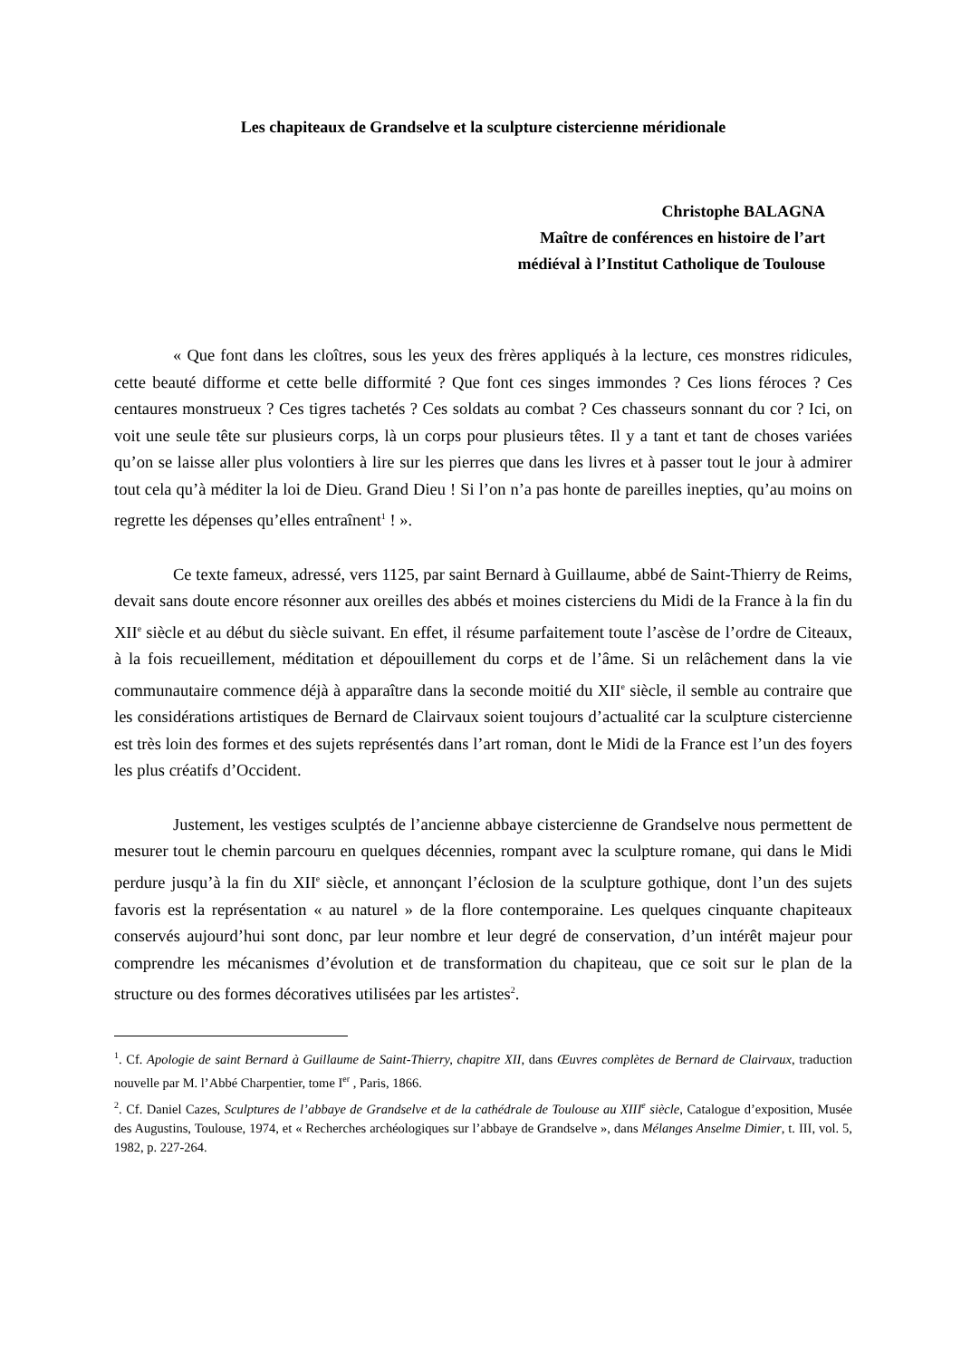Les chapiteaux de Grandselve et la sculpture cistercienne méridionale
Christophe BALAGNA
Maître de conférences en histoire de l’art
médiéval à l’Institut Catholique de Toulouse
« Que font dans les cloîtres, sous les yeux des frères appliqués à la lecture, ces monstres ridicules, cette beauté difforme et cette belle difformité ? Que font ces singes immondes ? Ces lions féroces ? Ces centaures monstrueux ? Ces tigres tachetés ? Ces soldats au combat ? Ces chasseurs sonnant du cor ? Ici, on voit une seule tête sur plusieurs corps, là un corps pour plusieurs têtes. Il y a tant et tant de choses variées qu’on se laisse aller plus volontiers à lire sur les pierres que dans les livres et à passer tout le jour à admirer tout cela qu’à méditer la loi de Dieu. Grand Dieu ! Si l’on n’a pas honte de pareilles inepties, qu’au moins on regrette les dépenses qu’elles entraînent<sup>1</sup> ! ».
Ce texte fameux, adressé, vers 1125, par saint Bernard à Guillaume, abbé de Saint-Thierry de Reims, devait sans doute encore résonner aux oreilles des abbés et moines cisterciens du Midi de la France à la fin du XII<sup>e</sup> siècle et au début du siècle suivant. En effet, il résume parfaitement toute l’ascèse de l’ordre de Citeaux, à la fois recueillement, méditation et dépouillement du corps et de l’âme. Si un relâchement dans la vie communautaire commence déjà à apparaître dans la seconde moitié du XII<sup>e</sup> siècle, il semble au contraire que les considérations artistiques de Bernard de Clairvaux soient toujours d’actualité car la sculpture cistercienne est très loin des formes et des sujets représentés dans l’art roman, dont le Midi de la France est l’un des foyers les plus créatifs d’Occident.
Justement, les vestiges sculptés de l’ancienne abbaye cistercienne de Grandselve nous permettent de mesurer tout le chemin parcouru en quelques décennies, rompant avec la sculpture romane, qui dans le Midi perdure jusqu’à la fin du XII<sup>e</sup> siècle, et annonçant l’éclosion de la sculpture gothique, dont l’un des sujets favoris est la représentation « au naturel » de la flore contemporaine. Les quelques cinquante chapiteaux conservés aujourd’hui sont donc, par leur nombre et leur degré de conservation, d’un intérêt majeur pour comprendre les mécanismes d’évolution et de transformation du chapiteau, que ce soit sur le plan de la structure ou des formes décoratives utilisées par les artistes<sup>2</sup>.
<sup>1</sup>. Cf. Apologie de saint Bernard à Guillaume de Saint-Thierry, chapitre XII, dans Œuvres complètes de Bernard de Clairvaux, traduction nouvelle par M. l’Abbé Charpentier, tome I<sup>er</sup> , Paris, 1866.
<sup>2</sup>. Cf. Daniel Cazes, Sculptures de l’abbaye de Grandselve et de la cathédrale de Toulouse au XIII<sup>e</sup> siècle, Catalogue d’exposition, Musée des Augustins, Toulouse, 1974, et « Recherches archéologiques sur l’abbaye de Grandselve », dans Mélanges Anselme Dimier, t. III, vol. 5, 1982, p. 227-264.